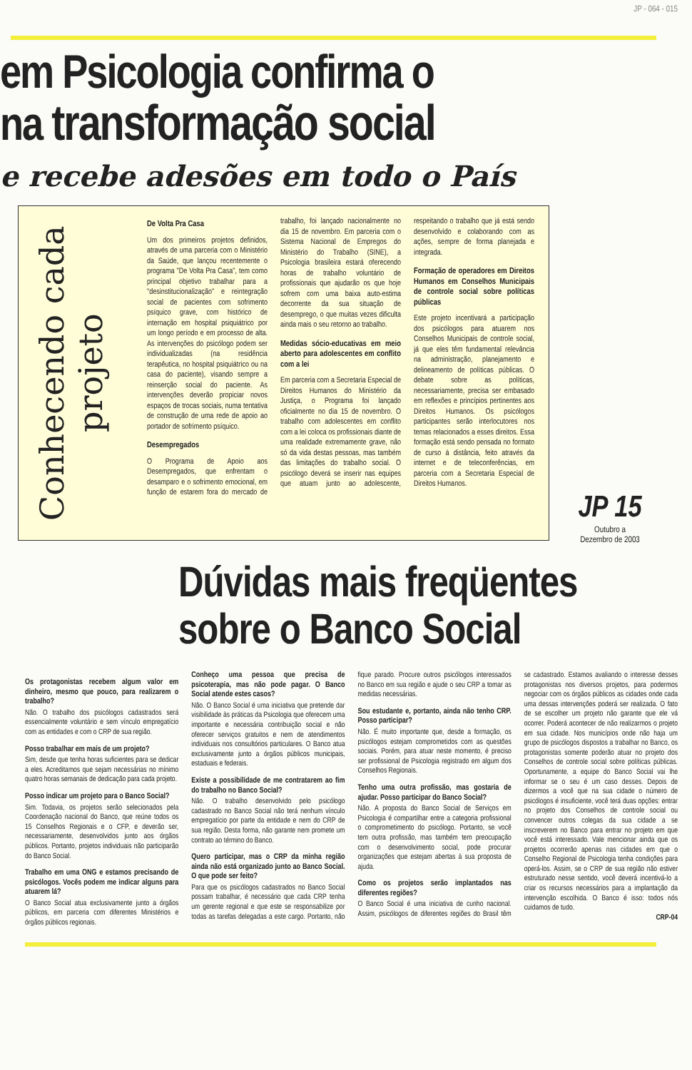JP - 064 - 015
em Psicologia confirma o
na transformação social
e recebe adesões em todo o País
Conhecendo cada projeto
De Volta Pra Casa
Um dos primeiros projetos definidos, através de uma parceria com o Ministério da Saúde, que lançou recentemente o programa "De Volta Pra Casa", tem como principal objetivo trabalhar para a "desinstitucionalização" e reintegração social de pacientes com sofrimento psíquico grave, com histórico de internação em hospital psiquiátrico por um longo período e em processo de alta. As intervenções do psicólogo podem ser individualizadas (na residência terapêutica, no hospital psiquiátrico ou na casa do paciente), visando sempre a reinserção social do paciente. As intervenções deverão propiciar novos espaços de trocas sociais, numa tentativa de construção de uma rede de apoio ao portador de sofrimento psíquico.
Desempregados
O Programa de Apoio aos Desempregados, que enfrentam o desamparo e o sofrimento emocional, em função de estarem fora do mercado de trabalho, foi lançado nacionalmente no dia 15 de novembro. Em parceria com o Sistema Nacional de Empregos do Ministério do Trabalho (SINE), a Psicologia brasileira estará oferecendo horas de trabalho voluntário de profissionais que ajudarão os que hoje sofrem com uma baixa auto-estima decorrente da sua situação de desemprego, o que muitas vezes dificulta ainda mais o seu retorno ao trabalho.
Medidas sócio-educativas em meio aberto para adolescentes em conflito com a lei
Em parceria com a Secretaria Especial de Direitos Humanos do Ministério da Justiça, o Programa foi lançado oficialmente no dia 15 de novembro. O trabalho com adolescentes em conflito com a lei coloca os profissionais diante de uma realidade extremamente grave, não só da vida destas pessoas, mas também das limitações do trabalho social. O psicólogo deverá se inserir nas equipes que atuam junto ao adolescente, respeitando o trabalho que já está sendo desenvolvido e colaborando com as ações, sempre de forma planejada e integrada.
Formação de operadores em Direitos Humanos em Conselhos Municipais de controle social sobre políticas públicas
Este projeto incentivará a participação dos psicólogos para atuarem nos Conselhos Municipais de controle social, já que eles têm fundamental relevância na administração, planejamento e delineamento de políticas públicas. O debate sobre as políticas, necessariamente, precisa ser embasado em reflexões e princípios pertinentes aos Direitos Humanos. Os psicólogos participantes serão interlocutores nos temas relacionados a esses direitos. Essa formação está sendo pensada no formato de curso à distância, feito através da internet e de teleconferências, em parceria com a Secretaria Especial de Direitos Humanos.
JP 15
Outubro a
Dezembro de 2003
Dúvidas mais freqüentes
sobre o Banco Social
Os protagonistas recebem algum valor em dinheiro, mesmo que pouco, para realizarem o trabalho?
Não. O trabalho dos psicólogos cadastrados será essencialmente voluntário e sem vínculo empregatício com as entidades e com o CRP de sua região.
Posso trabalhar em mais de um projeto?
Sim, desde que tenha horas suficientes para se dedicar a eles. Acreditamos que sejam necessárias no mínimo quatro horas semanais de dedicação para cada projeto.
Posso indicar um projeto para o Banco Social?
Sim. Todavia, os projetos serão selecionados pela Coordenação nacional do Banco, que reúne todos os 15 Conselhos Regionais e o CFP, e deverão ser, necessariamente, desenvolvidos junto aos órgãos públicos. Portanto, projetos individuais não participarão do Banco Social.
Trabalho em uma ONG e estamos precisando de psicólogos. Vocês podem me indicar alguns para atuarem lá?
O Banco Social atua exclusivamente junto a órgãos públicos, em parceria com diferentes Ministérios e órgãos públicos regionais.
Conheço uma pessoa que precisa de psicoterapia, mas não pode pagar. O Banco Social atende estes casos?
Não. O Banco Social é uma iniciativa que pretende dar visibilidade às práticas da Psicologia que oferecem uma importante e necessária contribuição social e não oferecer serviços gratuitos e nem de atendimentos individuais nos consultórios particulares. O Banco atua exclusivamente junto a órgãos públicos municipais, estaduais e federais.
Existe a possibilidade de me contratarem ao fim do trabalho no Banco Social?
Não. O trabalho desenvolvido pelo psicólogo cadastrado no Banco Social não terá nenhum vínculo empregatício por parte da entidade e nem do CRP de sua região. Desta forma, não garante nem promete um contrato ao término do Banco.
Quero participar, mas o CRP da minha região ainda não está organizado junto ao Banco Social. O que pode ser feito?
Para que os psicólogos cadastrados no Banco Social possam trabalhar, é necessário que cada CRP tenha um gerente regional e que este se responsabilize por todas as tarefas delegadas a este cargo. Portanto, não fique parado. Procure outros psicólogos interessados no Banco em sua região e ajude o seu CRP a tomar as medidas necessárias.
Sou estudante e, portanto, ainda não tenho CRP. Posso participar?
Não. É muito importante que, desde a formação, os psicólogos estejam comprometidos com as questões sociais. Porém, para atuar neste momento, é preciso ser profissional de Psicologia registrado em algum dos Conselhos Regionais.
Tenho uma outra profissão, mas gostaria de ajudar. Posso participar do Banco Social?
Não. A proposta do Banco Social de Serviços em Psicologia é compartilhar entre a categoria profissional o comprometimento do psicólogo. Portanto, se você tem outra profissão, mas também tem preocupação com o desenvolvimento social, pode procurar organizações que estejam abertas à sua proposta de ajuda.
Como os projetos serão implantados nas diferentes regiões?
O Banco Social é uma iniciativa de cunho nacional. Assim, psicólogos de diferentes regiões do Brasil têm se cadastrado. Estamos avaliando o interesse desses protagonistas nos diversos projetos, para podermos negociar com os órgãos públicos as cidades onde cada uma dessas intervenções poderá ser realizada. O fato de se escolher um projeto não garante que ele vá ocorrer. Poderá acontecer de não realizarmos o projeto em sua cidade. Nos municípios onde não haja um grupo de psicólogos dispostos a trabalhar no Banco, os protagonistas somente poderão atuar no projeto dos Conselhos de controle social sobre políticas públicas. Oportunamente, a equipe do Banco Social vai lhe informar se o seu é um caso desses. Depois de dizermos a você que na sua cidade o número de psicólogos é insuficiente, você terá duas opções: entrar no projeto dos Conselhos de controle social ou convencer outros colegas da sua cidade a se inscreverem no Banco para entrar no projeto em que você está interessado. Vale mencionar ainda que os projetos ocorrerão apenas nas cidades em que o Conselho Regional de Psicologia tenha condições para operá-los. Assim, se o CRP de sua região não estiver estruturado nesse sentido, você deverá incentivá-lo a criar os recursos necessários para a implantação da intervenção escolhida. O Banco é isso: todos nós cuidamos de tudo.
CRP-04